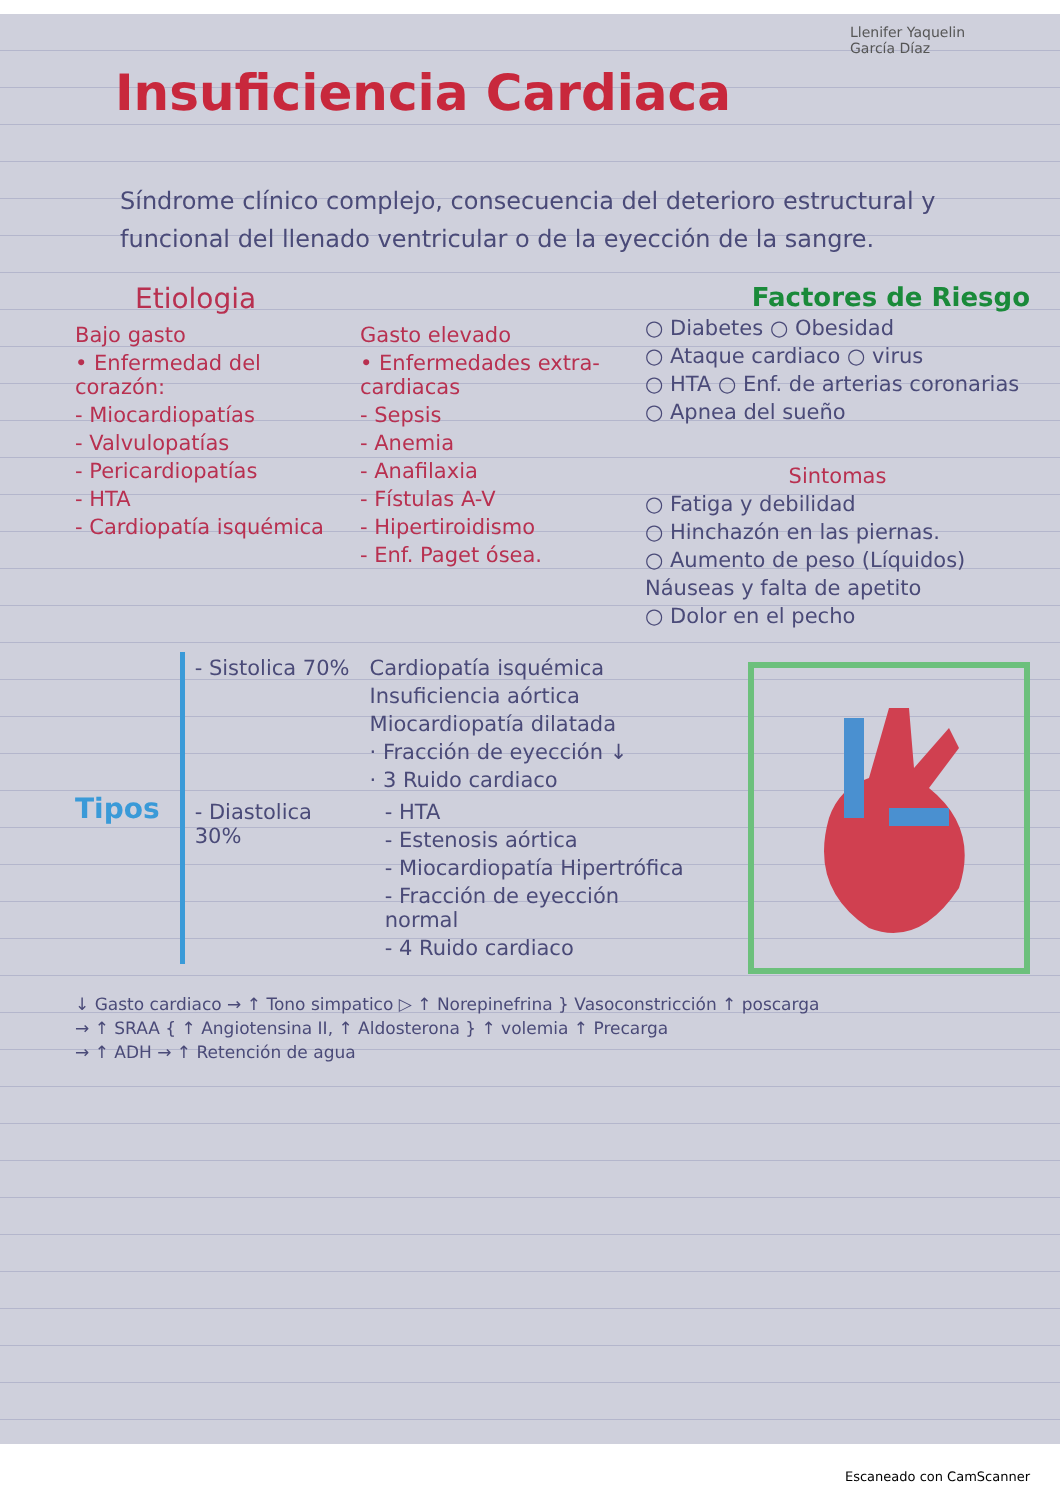Llenifer Yaquelin García Díaz
Insuficiencia Cardiaca
Síndrome clínico complejo, consecuencia del deterioro estructural y funcional del llenado ventricular o de la eyección de la sangre.
Etiologia
Bajo gasto
• Enfermedad del corazón:
- Miocardiopatías
- Valvulopatías
- Pericardiopatías
- HTA
- Cardiopatía isquémica
Gasto elevado
• Enfermedades extra-cardiacas
- Sepsis
- Anemia
- Anafilaxia
- Fístulas A-V
- Hipertiroidismo
- Enf. Paget ósea.
Factores de Riesgo
○ Diabetes ○ Obesidad
○ Ataque cardiaco ○ virus
○ HTA ○ Enf. de arterias coronarias
○ Apnea del sueño
Sintomas
○ Fatiga y debilidad
○ Hinchazón en las piernas.
○ Aumento de peso (Líquidos)
Náuseas y falta de apetito
○ Dolor en el pecho
Tipos
- Sistolica 70% Cardiopatía isquémica
Insuficiencia aórtica
Miocardiopatía dilatada
· Fracción de eyección ↓
· 3 Ruido cardiaco
- Diastolica 30% - HTA
- Estenosis aórtica
- Miocardiopatía Hipertrófica
- Fracción de eyección normal
- 4 Ruido cardiaco
↓ Gasto cardiaco → ↑ Tono simpatico ▷ ↑ Norepinefrina } Vasoconstricción ↑ poscarga
→ ↑ SRAA { ↑ Angiotensina II, ↑ Aldosterona } ↑ volemia ↑ Precarga
→ ↑ ADH → ↑ Retención de agua
Escaneado con CamScanner